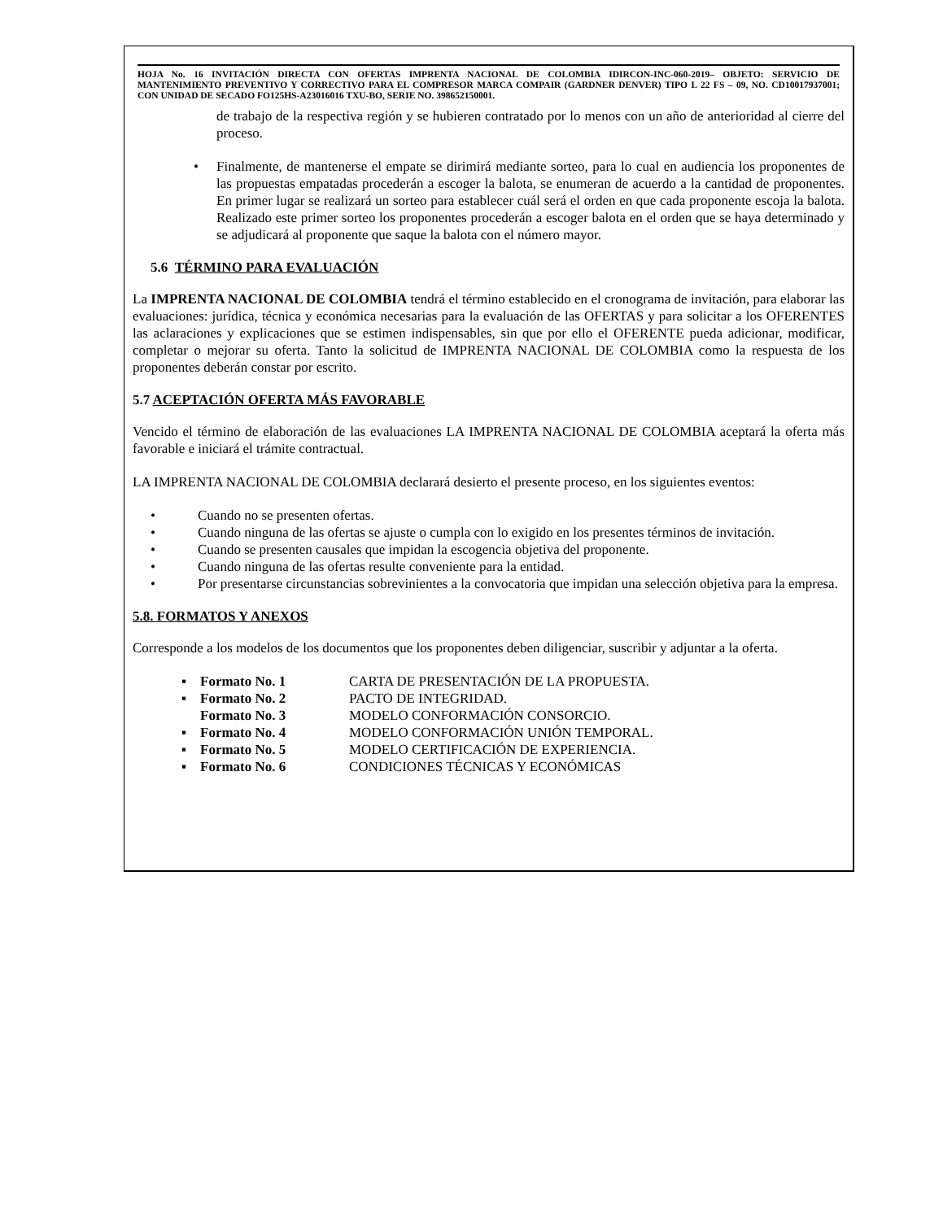HOJA No. 16 INVITACIÓN DIRECTA CON OFERTAS IMPRENTA NACIONAL DE COLOMBIA IDIRCON-INC-060-2019– OBJETO: SERVICIO DE MANTENIMIENTO PREVENTIVO Y CORRECTIVO PARA EL COMPRESOR MARCA COMPAIR (GARDNER DENVER) TIPO L 22 FS – 09, NO. CD10017937001; CON UNIDAD DE SECADO FO125HS-A23016016 TXU-BO, SERIE NO. 398652150001.
de trabajo de la respectiva región y se hubieren contratado por lo menos con un año de anterioridad al cierre del proceso.
• Finalmente, de mantenerse el empate se dirimirá mediante sorteo, para lo cual en audiencia los proponentes de las propuestas empatadas procederán a escoger la balota, se enumeran de acuerdo a la cantidad de proponentes. En primer lugar se realizará un sorteo para establecer cuál será el orden en que cada proponente escoja la balota. Realizado este primer sorteo los proponentes procederán a escoger balota en el orden que se haya determinado y se adjudicará al proponente que saque la balota con el número mayor.
5.6 TÉRMINO PARA EVALUACIÓN
La IMPRENTA NACIONAL DE COLOMBIA tendrá el término establecido en el cronograma de invitación, para elaborar las evaluaciones: jurídica, técnica y económica necesarias para la evaluación de las OFERTAS y para solicitar a los OFERENTES las aclaraciones y explicaciones que se estimen indispensables, sin que por ello el OFERENTE pueda adicionar, modificar, completar o mejorar su oferta. Tanto la solicitud de IMPRENTA NACIONAL DE COLOMBIA como la respuesta de los proponentes deberán constar por escrito.
5.7 ACEPTACIÓN OFERTA MÁS FAVORABLE
Vencido el término de elaboración de las evaluaciones LA IMPRENTA NACIONAL DE COLOMBIA aceptará la oferta más favorable e iniciará el trámite contractual.
LA IMPRENTA NACIONAL DE COLOMBIA declarará desierto el presente proceso, en los siguientes eventos:
• Cuando no se presenten ofertas.
• Cuando ninguna de las ofertas se ajuste o cumpla con lo exigido en los presentes términos de invitación.
• Cuando se presenten causales que impidan la escogencia objetiva del proponente.
• Cuando ninguna de las ofertas resulte conveniente para la entidad.
• Por presentarse circunstancias sobrevinientes a la convocatoria que impidan una selección objetiva para la empresa.
5.8. FORMATOS Y ANEXOS
Corresponde a los modelos de los documentos que los proponentes deben diligenciar, suscribir y adjuntar a la oferta.
▪ Formato No. 1 CARTA DE PRESENTACIÓN DE LA PROPUESTA.
▪ Formato No. 2 PACTO DE INTEGRIDAD.
Formato No. 3 MODELO CONFORMACIÓN CONSORCIO.
▪ Formato No. 4 MODELO CONFORMACIÓN UNIÓN TEMPORAL.
▪ Formato No. 5 MODELO CERTIFICACIÓN DE EXPERIENCIA.
▪ Formato No. 6 CONDICIONES TÉCNICAS Y ECONÓMICAS